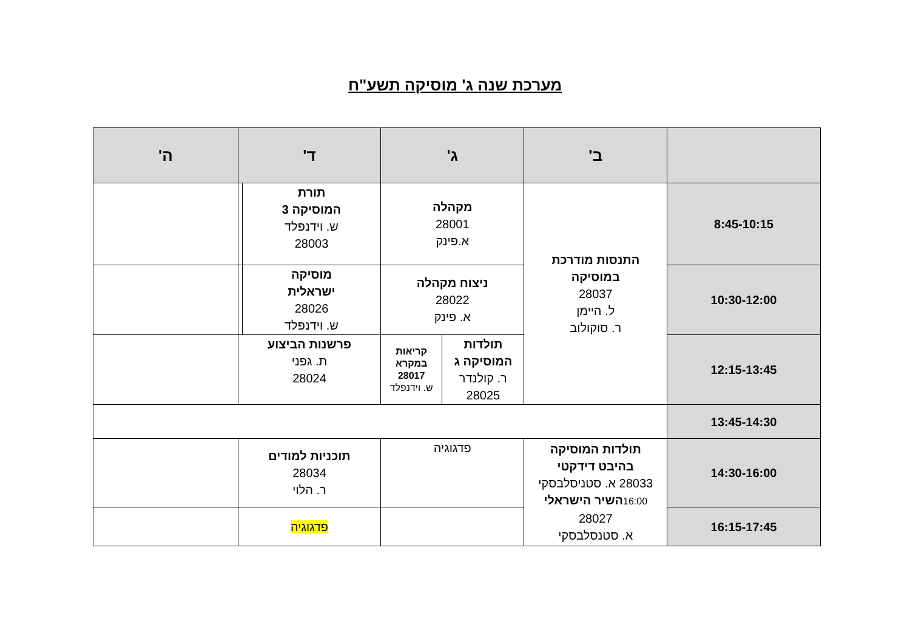מערכת שנה ג' מוסיקה תשע"ח
| | ב' | ג' | | ד' | | ה' |
| --- | --- | --- | --- | --- | --- | --- |
| 8:45-10:15 | התנסות מודרכת במוסיקה 28037 ל. הײמן ר. סוקולוב | מקהלה 28001 א.פינק | | תורת המוסיקה 3 ש. וידנפלד 28003 | | |
| 10:30-12:00 | | ניצוח מקהלה 28022 א. פינק | | מוסיקה ישראלית 28026 ש. וידנפלד | | |
| 12:15-13:45 | | תולדות המוסיקה ג ר. קולנדר 28025 | קריאות במקרא 28017 ש. וידנפלד | פרשנות הביצוע ת. גפני 28024 | | |
| 13:45-14:30 | | | | | | |
| 14:30-16:00 | תולדות המוסיקה בהיבט דידקטי 28033 א. סטניסלבסקי 16:00 השיר הישראלי 28027 א. סטנסלבסקי | פדגוגיה | | תוכניות למודים 28034 ר. הלוי | | |
| 16:15-17:45 | | | | פדגוגיה | | |